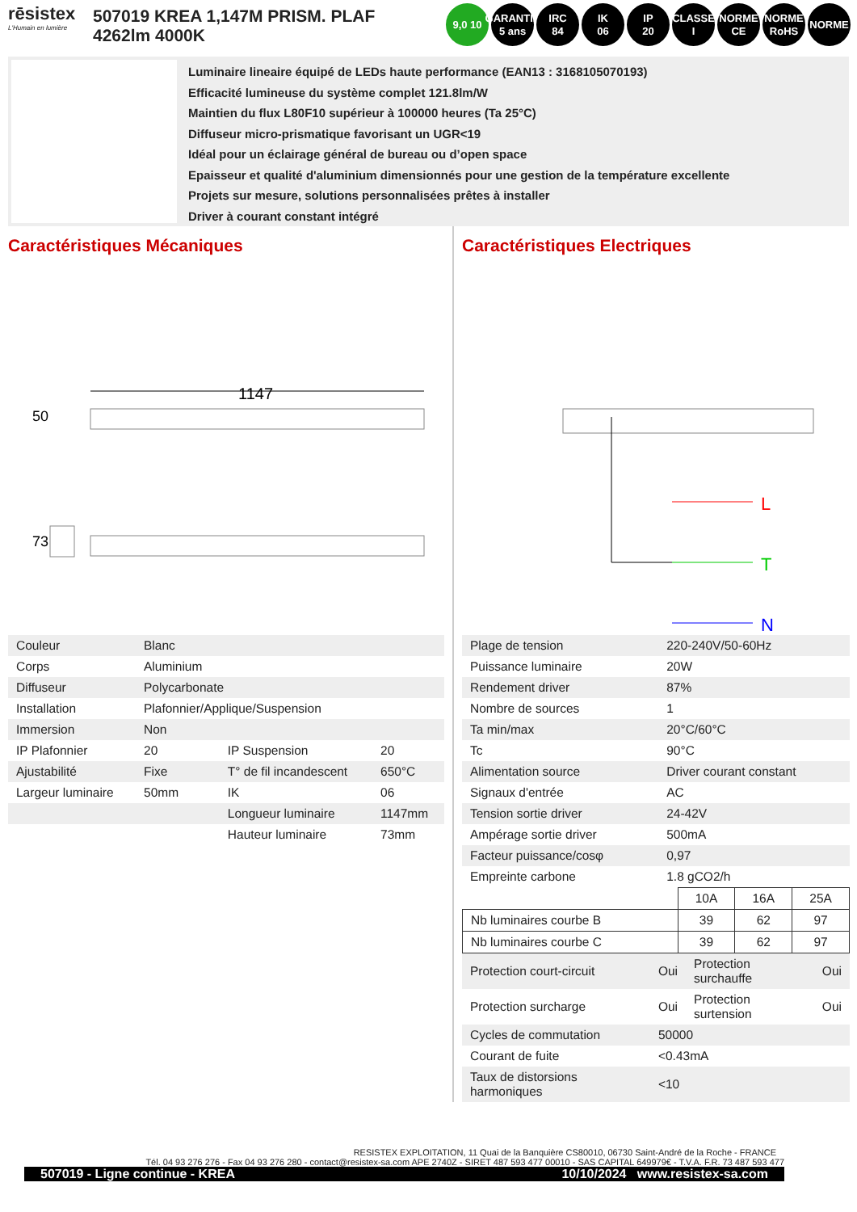rēsistex
L'Humain en lumière
507019 KREA 1,147M PRISM. PLAF 4262lm 4000K
9,0 10 GARANTIE 5 ans
IRC
84
IK
06
IP
20
CLASSE
I
NORME CE
NORME RoHS
NORME
Luminaire lineaire équipé de LEDs haute performance (EAN13 : 3168105070193)
Efficacité lumineuse du système complet 121.8lm/W
Maintien du flux L80F10 supérieur à 100000 heures (Ta 25°C)
Diffuseur micro-prismatique favorisant un UGR<19
Idéal pour un éclairage général de bureau ou d’open space
Epaisseur et qualité d'aluminium dimensionnés pour une gestion de la température excellente
Projets sur mesure, solutions personnalisées prêtes à installer
Driver à courant constant intégré
Caractéristiques Mécaniques
1147
50
73
| Couleur | Blanc | | |
| Corps | Aluminium | | |
| Diffuseur | Polycarbonate | | |
| Installation | Plafonnier/Applique/Suspension | | |
| Immersion | Non | | |
| IP Plafonnier | 20 | IP Suspension | 20 |
| Ajustabilité | Fixe | T° de fil incandescent | 650°C |
| Largeur luminaire | 50mm | IK | 06 |
| | | Longueur luminaire | 1147mm |
| | | Hauteur luminaire | 73mm |
Caractéristiques Electriques
L
T
N
| Plage de tension | 220-240V/50-60Hz |
| Puissance luminaire | 20W |
| Rendement driver | 87% |
| Nombre de sources | 1 |
| Ta min/max | 20°C/60°C |
| Tc | 90°C |
| Alimentation source | Driver courant constant |
| Signaux d'entrée | AC |
| Tension sortie driver | 24-42V |
| Ampérage sortie driver | 500mA |
| Facteur puissance/cosφ | 0,97 |
| Empreinte carbone | 1.8 gCO2/h |
| | 10A | 16A | 25A |
| Nb luminaires courbe B | 39 | 62 | 97 |
| Nb luminaires courbe C | 39 | 62 | 97 |
| Protection court-circuit | Oui | Protection surchauffe | Oui |
| Protection surcharge | Oui | Protection surtension | Oui |
| Cycles de commutation | 50000 | | |
| Courant de fuite | <0.43mA | | |
| Taux de distorsions harmoniques | <10 | | |
RESISTEX EXPLOITATION, 11 Quai de la Banquière CS80010, 06730 Saint-André de la Roche - FRANCE
Tél. 04 93 276 276 - Fax 04 93 276 280 - contact@resistex-sa.com APE 2740Z - SIRET 487 593 477 00010 - SAS CAPITAL 649979€ - T.V.A. F.R. 73 487 593 477
507019 - Ligne continue - KREA 10/10/2024 www.resistex-sa.com